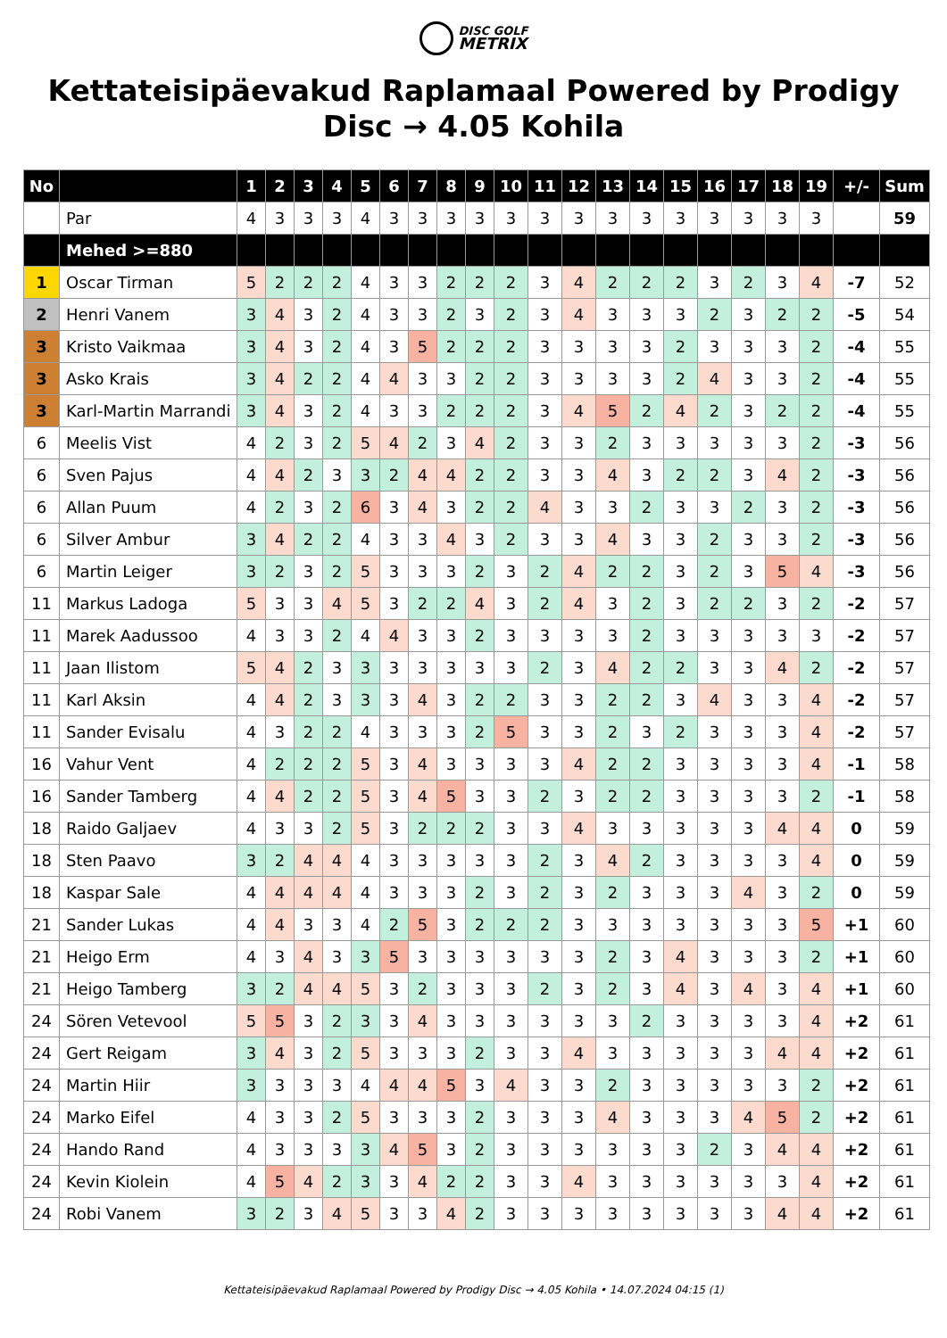DISC GOLF
METRIX
Kettateisipäevakud Raplamaal Powered by Prodigy Disc → 4.05 Kohila
| No | | 1 | 2 | 3 | 4 | 5 | 6 | 7 | 8 | 9 | 10 | 11 | 12 | 13 | 14 | 15 | 16 | 17 | 18 | 19 | +/- | Sum |
| --- | --- | --- | --- | --- | --- | --- | --- | --- | --- | --- | --- | --- | --- | --- | --- | --- | --- | --- | --- | --- | --- | --- |
| | Par | 4 | 3 | 3 | 3 | 4 | 3 | 3 | 3 | 3 | 3 | 3 | 3 | 3 | 3 | 3 | 3 | 3 | 3 | 3 | | 59 |
| | Mehed >=880 | | | | | | | | | | | | | | | | | | | | | |
| 1 | Oscar Tirman | 5 | 2 | 2 | 2 | 4 | 3 | 3 | 2 | 2 | 2 | 3 | 4 | 2 | 2 | 2 | 3 | 2 | 3 | 4 | -7 | 52 |
| 2 | Henri Vanem | 3 | 4 | 3 | 2 | 4 | 3 | 3 | 2 | 3 | 2 | 3 | 4 | 3 | 3 | 3 | 2 | 3 | 2 | 2 | -5 | 54 |
| 3 | Kristo Vaikmaa | 3 | 4 | 3 | 2 | 4 | 3 | 5 | 2 | 2 | 2 | 3 | 3 | 3 | 3 | 2 | 3 | 3 | 3 | 2 | -4 | 55 |
| 3 | Asko Krais | 3 | 4 | 2 | 2 | 4 | 4 | 3 | 3 | 2 | 2 | 3 | 3 | 3 | 3 | 2 | 4 | 3 | 3 | 2 | -4 | 55 |
| 3 | Karl-Martin Marrandi | 3 | 4 | 3 | 2 | 4 | 3 | 3 | 2 | 2 | 2 | 3 | 4 | 5 | 2 | 4 | 2 | 3 | 2 | 2 | -4 | 55 |
| 6 | Meelis Vist | 4 | 2 | 3 | 2 | 5 | 4 | 2 | 3 | 4 | 2 | 3 | 3 | 2 | 3 | 3 | 3 | 3 | 3 | 2 | -3 | 56 |
| 6 | Sven Pajus | 4 | 4 | 2 | 3 | 3 | 2 | 4 | 4 | 2 | 2 | 3 | 3 | 4 | 3 | 2 | 2 | 3 | 4 | 2 | -3 | 56 |
| 6 | Allan Puum | 4 | 2 | 3 | 2 | 6 | 3 | 4 | 3 | 2 | 2 | 4 | 3 | 3 | 2 | 3 | 3 | 2 | 3 | 2 | -3 | 56 |
| 6 | Silver Ambur | 3 | 4 | 2 | 2 | 4 | 3 | 3 | 4 | 3 | 2 | 3 | 3 | 4 | 3 | 3 | 2 | 3 | 3 | 2 | -3 | 56 |
| 6 | Martin Leiger | 3 | 2 | 3 | 2 | 5 | 3 | 3 | 3 | 2 | 3 | 2 | 4 | 2 | 2 | 3 | 2 | 3 | 5 | 4 | -3 | 56 |
| 11 | Markus Ladoga | 5 | 3 | 3 | 4 | 5 | 3 | 2 | 2 | 4 | 3 | 2 | 4 | 3 | 2 | 3 | 2 | 2 | 3 | 2 | -2 | 57 |
| 11 | Marek Aadussoo | 4 | 3 | 3 | 2 | 4 | 4 | 3 | 3 | 2 | 3 | 3 | 3 | 3 | 2 | 3 | 3 | 3 | 3 | 3 | -2 | 57 |
| 11 | Jaan Ilistom | 5 | 4 | 2 | 3 | 3 | 3 | 3 | 3 | 3 | 3 | 2 | 3 | 4 | 2 | 2 | 3 | 3 | 4 | 2 | -2 | 57 |
| 11 | Karl Aksin | 4 | 4 | 2 | 3 | 3 | 3 | 4 | 3 | 2 | 2 | 3 | 3 | 2 | 2 | 3 | 4 | 3 | 3 | 4 | -2 | 57 |
| 11 | Sander Evisalu | 4 | 3 | 2 | 2 | 4 | 3 | 3 | 3 | 2 | 5 | 3 | 3 | 2 | 3 | 2 | 3 | 3 | 3 | 4 | -2 | 57 |
| 16 | Vahur Vent | 4 | 2 | 2 | 2 | 5 | 3 | 4 | 3 | 3 | 3 | 3 | 4 | 2 | 2 | 3 | 3 | 3 | 3 | 4 | -1 | 58 |
| 16 | Sander Tamberg | 4 | 4 | 2 | 2 | 5 | 3 | 4 | 5 | 3 | 3 | 2 | 3 | 2 | 2 | 3 | 3 | 3 | 3 | 2 | -1 | 58 |
| 18 | Raido Galjaev | 4 | 3 | 3 | 2 | 5 | 3 | 2 | 2 | 2 | 3 | 3 | 4 | 3 | 3 | 3 | 3 | 3 | 4 | 4 | 0 | 59 |
| 18 | Sten Paavo | 3 | 2 | 4 | 4 | 4 | 3 | 3 | 3 | 3 | 3 | 2 | 3 | 4 | 2 | 3 | 3 | 3 | 3 | 4 | 0 | 59 |
| 18 | Kaspar Sale | 4 | 4 | 4 | 4 | 4 | 3 | 3 | 3 | 2 | 3 | 2 | 3 | 2 | 3 | 3 | 3 | 4 | 3 | 2 | 0 | 59 |
| 21 | Sander Lukas | 4 | 4 | 3 | 3 | 4 | 2 | 5 | 3 | 2 | 2 | 2 | 3 | 3 | 3 | 3 | 3 | 3 | 3 | 5 | +1 | 60 |
| 21 | Heigo Erm | 4 | 3 | 4 | 3 | 3 | 5 | 3 | 3 | 3 | 3 | 3 | 3 | 2 | 3 | 4 | 3 | 3 | 3 | 2 | +1 | 60 |
| 21 | Heigo Tamberg | 3 | 2 | 4 | 4 | 5 | 3 | 2 | 3 | 3 | 3 | 2 | 3 | 2 | 3 | 4 | 3 | 4 | 3 | 4 | +1 | 60 |
| 24 | Sören Vetevool | 5 | 5 | 3 | 2 | 3 | 3 | 4 | 3 | 3 | 3 | 3 | 3 | 3 | 2 | 3 | 3 | 3 | 3 | 4 | +2 | 61 |
| 24 | Gert Reigam | 3 | 4 | 3 | 2 | 5 | 3 | 3 | 3 | 2 | 3 | 3 | 4 | 3 | 3 | 3 | 3 | 3 | 4 | 4 | +2 | 61 |
| 24 | Martin Hiir | 3 | 3 | 3 | 3 | 4 | 4 | 4 | 5 | 3 | 4 | 3 | 3 | 2 | 3 | 3 | 3 | 3 | 3 | 2 | +2 | 61 |
| 24 | Marko Eifel | 4 | 3 | 3 | 2 | 5 | 3 | 3 | 3 | 2 | 3 | 3 | 3 | 4 | 3 | 3 | 3 | 4 | 5 | 2 | +2 | 61 |
| 24 | Hando Rand | 4 | 3 | 3 | 3 | 3 | 4 | 5 | 3 | 2 | 3 | 3 | 3 | 3 | 3 | 3 | 2 | 3 | 4 | 4 | +2 | 61 |
| 24 | Kevin Kiolein | 4 | 5 | 4 | 2 | 3 | 3 | 4 | 2 | 2 | 3 | 3 | 4 | 3 | 3 | 3 | 3 | 3 | 3 | 4 | +2 | 61 |
| 24 | Robi Vanem | 3 | 2 | 3 | 4 | 5 | 3 | 3 | 4 | 2 | 3 | 3 | 3 | 3 | 3 | 3 | 3 | 3 | 4 | 4 | +2 | 61 |
Kettateisipäevakud Raplamaal Powered by Prodigy Disc → 4.05 Kohila • 14.07.2024 04:15 (1)